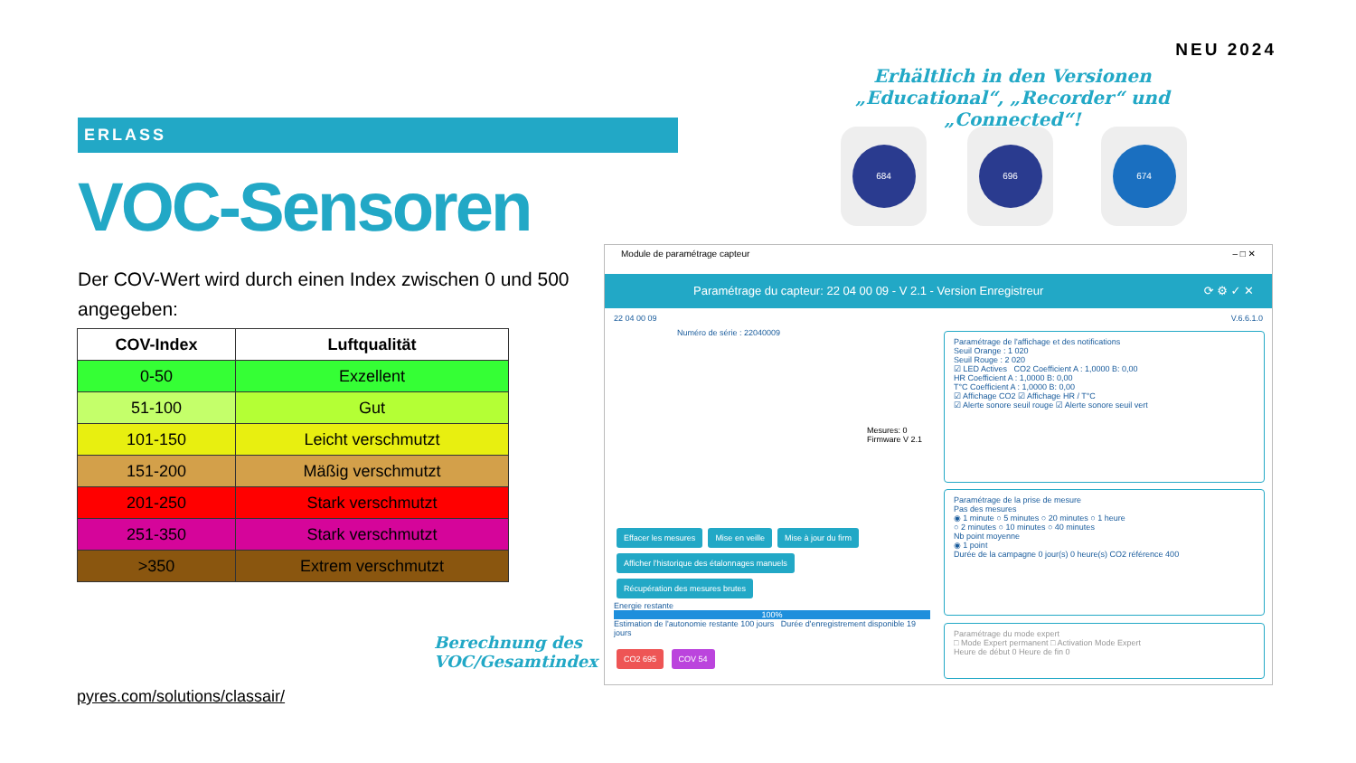NEU 2024
ERLASS
VOC-Sensoren
Der COV-Wert wird durch einen Index zwischen 0 und 500 angegeben:
| COV-Index | Luftqualität |
| --- | --- |
| 0-50 | Exzellent |
| 51-100 | Gut |
| 101-150 | Leicht verschmutzt |
| 151-200 | Mäßig verschmutzt |
| 201-250 | Stark verschmutzt |
| 251-350 | Stark verschmutzt |
| >350 | Extrem verschmutzt |
Erhältlich in den Versionen „Educational“, „Recorder“ und „Connected“!
684 696 674
Module de paramétrage capteur – □ ✕
Paramétrage du capteur: 22 04 00 09 - V 2.1 - Version Enregistreur ⟳ ⚙ ✓ ✕
22 04 00 09 V.6.6.1.0
Numéro de série : 22040009
Mesures: 0
Firmware V 2.1
Effacer les mesures Mise en veille Mise à jour du firm
Afficher l'historique des étalonnages manuels Récupération des mesures brutes
Energie restante
100%
Estimation de l'autonomie restante 100 jours Durée d'enregistrement disponible 19 jours
CO2 695 COV 54
Paramétrage de l'affichage et des notifications
Seuil Orange : 1 020
Seuil Rouge : 2 020
☑ LED Actives CO2 Coefficient A : 1,0000 B: 0,00
HR Coefficient A : 1,0000 B: 0,00
T°C Coefficient A : 1,0000 B: 0,00
☑ Affichage CO2 ☑ Affichage HR / T°C
☑ Alerte sonore seuil rouge ☑ Alerte sonore seuil vert
Paramétrage de la prise de mesure
Pas des mesures
◉ 1 minute ○ 5 minutes ○ 20 minutes ○ 1 heure
○ 2 minutes ○ 10 minutes ○ 40 minutes
Nb point moyenne
◉ 1 point
Durée de la campagne 0 jour(s) 0 heure(s) CO2 référence 400
Paramétrage du mode expert
□ Mode Expert permanent □ Activation Mode Expert
Heure de début 0 Heure de fin 0
Berechnung des
VOC/Gesamtindex
pyres.com/solutions/classair/